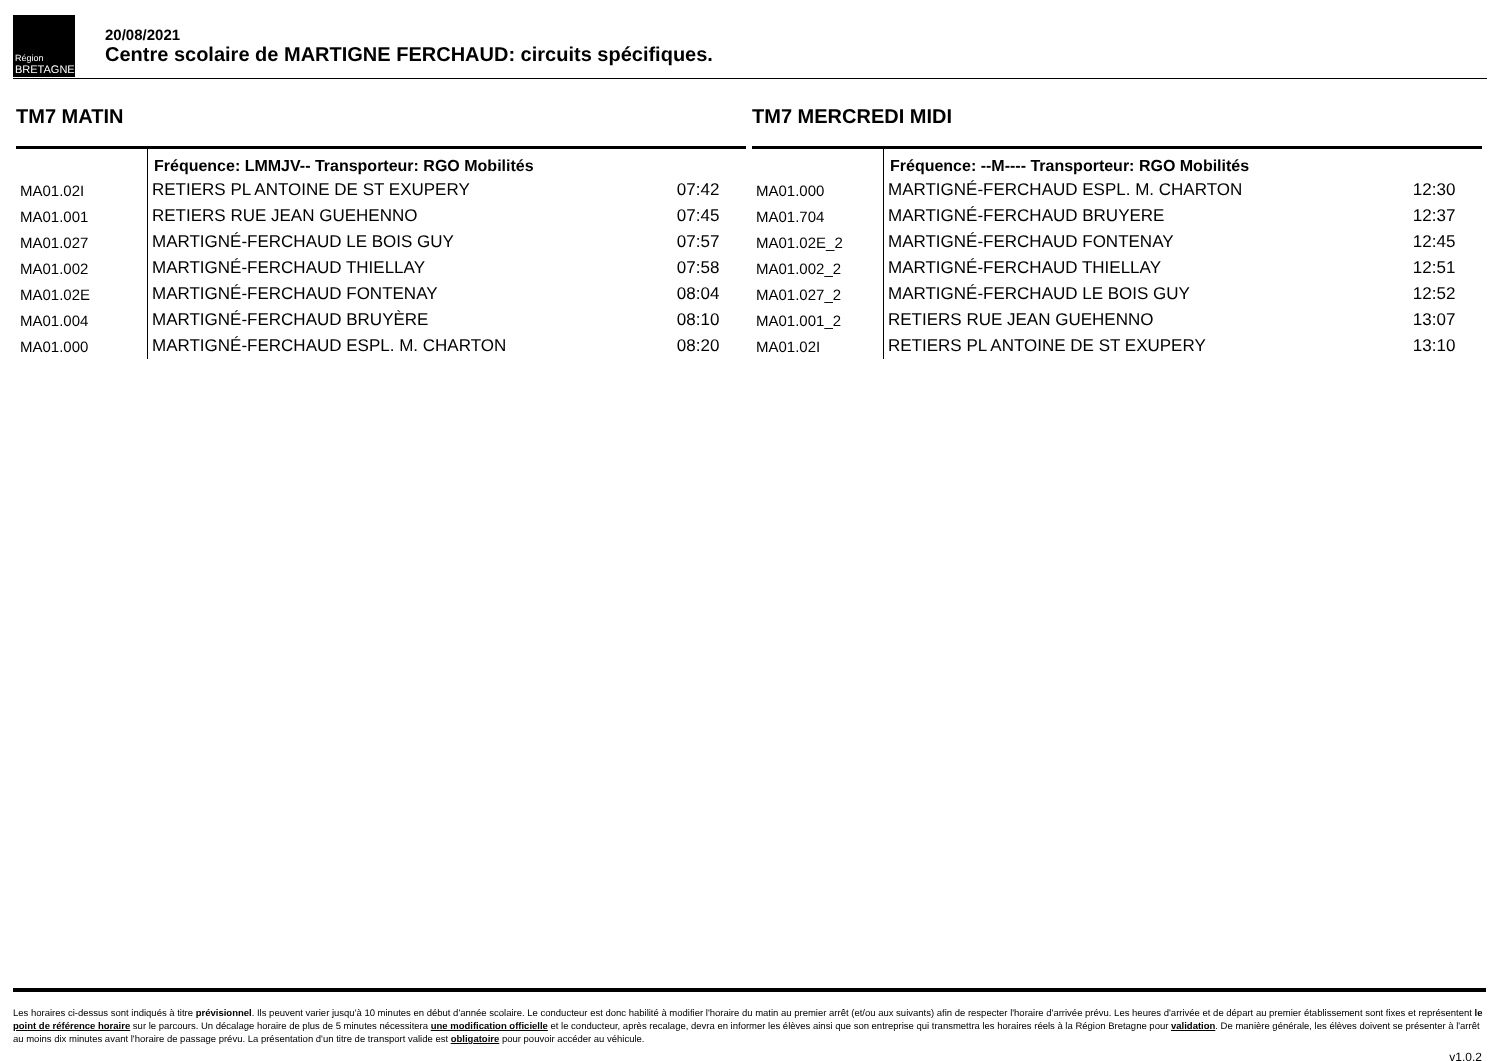Région
BRETAGNE
20/08/2021
Centre scolaire de MARTIGNE FERCHAUD: circuits spécifiques.
TM7 MATIN
| | Fréquence: LMMJV-- Transporteur: RGO Mobilités | |
| MA01.02I | RETIERS PL ANTOINE DE ST EXUPERY | 07:42 |
| MA01.001 | RETIERS RUE JEAN GUEHENNO | 07:45 |
| MA01.027 | MARTIGNÉ-FERCHAUD LE BOIS GUY | 07:57 |
| MA01.002 | MARTIGNÉ-FERCHAUD THIELLAY | 07:58 |
| MA01.02E | MARTIGNÉ-FERCHAUD FONTENAY | 08:04 |
| MA01.004 | MARTIGNÉ-FERCHAUD BRUYÈRE | 08:10 |
| MA01.000 | MARTIGNÉ-FERCHAUD ESPL. M. CHARTON | 08:20 |
TM7 MERCREDI MIDI
| | Fréquence: --M---- Transporteur: RGO Mobilités | |
| MA01.000 | MARTIGNÉ-FERCHAUD ESPL. M. CHARTON | 12:30 |
| MA01.704 | MARTIGNÉ-FERCHAUD BRUYERE | 12:37 |
| MA01.02E_2 | MARTIGNÉ-FERCHAUD FONTENAY | 12:45 |
| MA01.002_2 | MARTIGNÉ-FERCHAUD THIELLAY | 12:51 |
| MA01.027_2 | MARTIGNÉ-FERCHAUD LE BOIS GUY | 12:52 |
| MA01.001_2 | RETIERS RUE JEAN GUEHENNO | 13:07 |
| MA01.02I | RETIERS PL ANTOINE DE ST EXUPERY | 13:10 |
Les horaires ci-dessus sont indiqués à titre prévisionnel. Ils peuvent varier jusqu'à 10 minutes en début d'année scolaire. Le conducteur est donc habilité à modifier l'horaire du matin au premier arrêt (et/ou aux suivants) afin de respecter l'horaire d'arrivée prévu. Les heures d'arrivée et de départ au premier établissement sont fixes et représentent le point de référence horaire sur le parcours. Un décalage horaire de plus de 5 minutes nécessitera une modification officielle et le conducteur, après recalage, devra en informer les élèves ainsi que son entreprise qui transmettra les horaires réels à la Région Bretagne pour validation. De manière générale, les élèves doivent se présenter à l'arrêt au moins dix minutes avant l'horaire de passage prévu. La présentation d'un titre de transport valide est obligatoire pour pouvoir accéder au véhicule.
v1.0.2